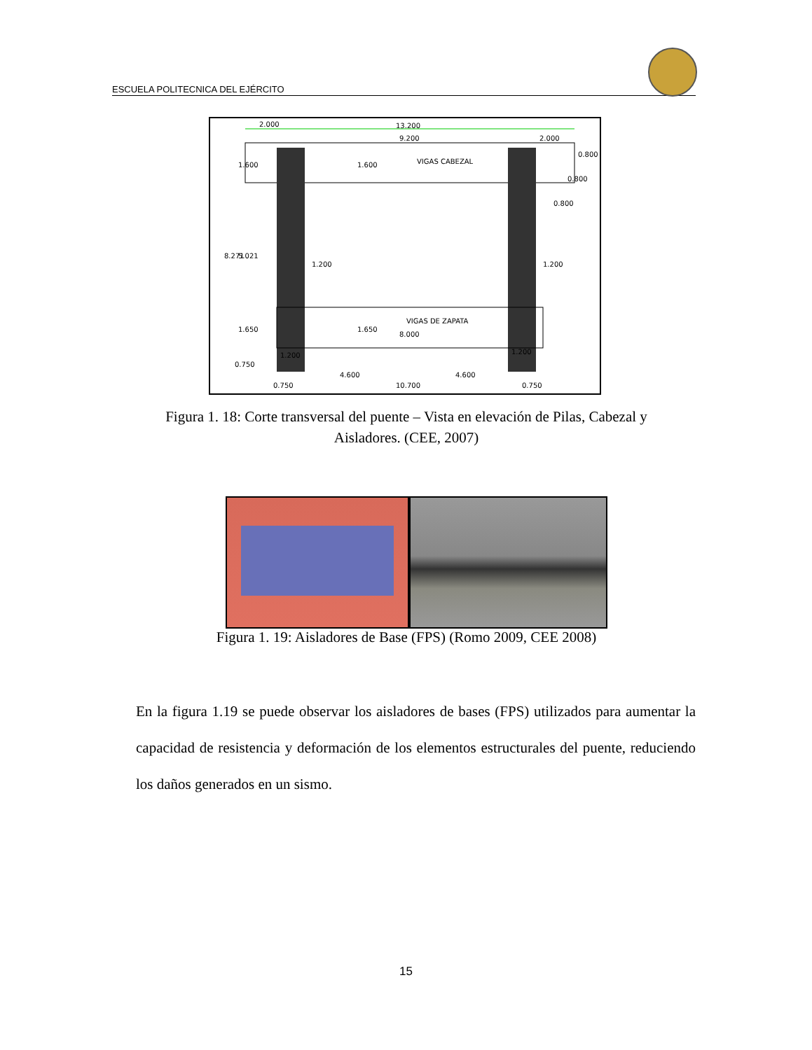ESCUELA POLITECNICA DEL EJÉRCITO
2.000
13.200
9.200
2.000
VIGAS CABEZAL
VIGAS DE ZAPATA
8.000
1.200
1.200
0.800
4.600
4.600
10.700
0.750
0.750
1.200
1.200
8.271
5.021
1.600
1.600
1.650
1.650
0.750
0.800
0.800
Figura 1. 18: Corte transversal del puente – Vista en elevación de Pilas, Cabezal y Aisladores. (CEE, 2007)
Figura 1. 19: Aisladores de Base (FPS) (Romo 2009, CEE 2008)
En la figura 1.19 se puede observar los aisladores de bases (FPS) utilizados para aumentar la capacidad de resistencia y deformación de los elementos estructurales del puente, reduciendo los daños generados en un sismo.
15